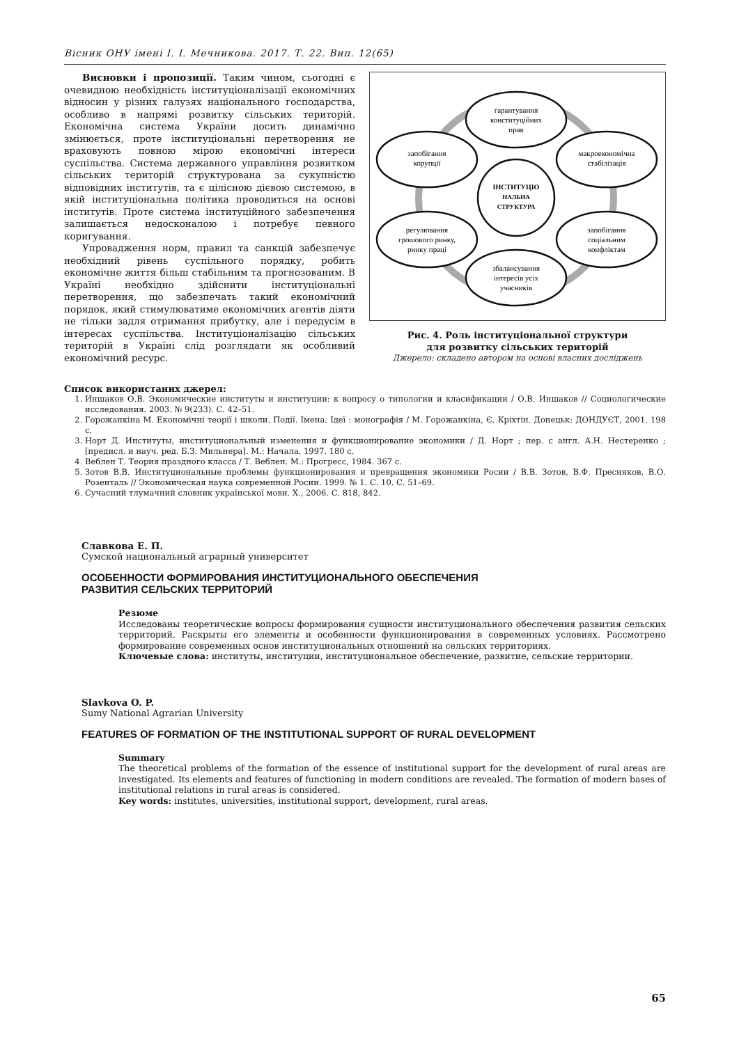Вісник ОНУ імені І. І. Мечникова. 2017. Т. 22. Вип. 12(65)
Висновки і пропозиції. Таким чином, сьогодні є очевидною необхідність інституціоналізації економічних відносин у різних галузях національного господарства, особливо в напрямі розвитку сільських територій. Економічна система України досить динамічно змінюється, проте інституціональні перетворення не враховують повною мірою економічні інтереси суспільства. Система державного управління розвитком сільських територій структурована за сукупністю відповідних інститутів, та є цілісною дієвою системою, в якій інституціональна політика проводиться на основі інститутів. Проте система інституційного забезпечення залишається недосконалою і потребує певного коригування.
Упровадження норм, правил та санкцій забезпечує необхідний рівень суспільного порядку, робить економічне життя більш стабільним та прогнозованим. В Україні необхідно здійснити інституціональні перетворення, що забезпечать такий економічний порядок, який стимулюватиме економічних агентів діяти не тільки задля отримання прибутку, але і передусім в інтересах суспільства. Інституціоналізацію сільських територій в Україні слід розглядати як особливий економічний ресурс.
гарантування
конституційних
прав
запобігання
корупції
макроекономічна
стабілізація
ІНСТИТУЦІО
НАЛЬНА
СТРУКТУРА
регулювання
грошового ринку,
ринку праці
запобігання
соціальним
конфліктам
збалансування
інтересів усіх
учасників
Рис. 4. Роль інституціональної структури
для розвитку сільських територій
Джерело: складено автором на основі власних досліджень
Список використаних джерел:
1. Иншаков О.В. Экономические институты и институции: к вопросу о типологии и класификации / О.В. Иншаков // Социологические исследования. 2003. № 9(233). С. 42–51.
2. Горожанкіна М. Економічні теорії і школи. Події. Імена. Ідеї : монографія / М. Горожанкіна, Є. Кріхтін. Донецьк: ДОНДУЄТ, 2001. 198 с.
3. Норт Д. Институты, институциональный изменения и функционирование экономики / Д. Норт ; пер. с англ. А.Н. Нестеренко ; [предисл. и науч. ред. Б.З. Мильнера]. М.: Начала, 1997. 180 с.
4. Веблен Т. Теория праздного класса / Т. Веблен. М.: Прогресс, 1984. 367 с.
5. Зотов В.В. Институциональные проблемы функционирования и превращения экономики Росии / В.В. Зотов, В.Ф. Пресняков, В.О. Розенталь // Экономическая наука современной Росии. 1999. № 1. С. 10. С. 51–69.
6. Сучасний тлумачний словник української мови. Х., 2006. С. 818, 842.
Славкова Е. П.
Сумской национальный аграрный университет
ОСОБЕННОСТИ ФОРМИРОВАНИЯ ИНСТИТУЦИОНАЛЬНОГО ОБЕСПЕЧЕНИЯ
РАЗВИТИЯ СЕЛЬСКИХ ТЕРРИТОРИЙ
Резюме
Исследованы теоретические вопросы формирования сущности институционального обеспечения развития сельских территорий. Раскрыты его элементы и особенности функционирования в современных условиях. Рассмотрено формирование современных основ институциональных отношений на сельских территориях.
Ключевые слова: институты, институции, институциональное обеспечение, развитие, сельские территории.
Slavkova O. P.
Sumy National Agrarian University
FEATURES OF FORMATION OF THE INSTITUTIONAL SUPPORT OF RURAL DEVELOPMENT
Summary
The theoretical problems of the formation of the essence of institutional support for the development of rural areas are investigated. Its elements and features of functioning in modern conditions are revealed. The formation of modern bases of institutional relations in rural areas is considered.
Key words: institutes, universities, institutional support, development, rural areas.
65